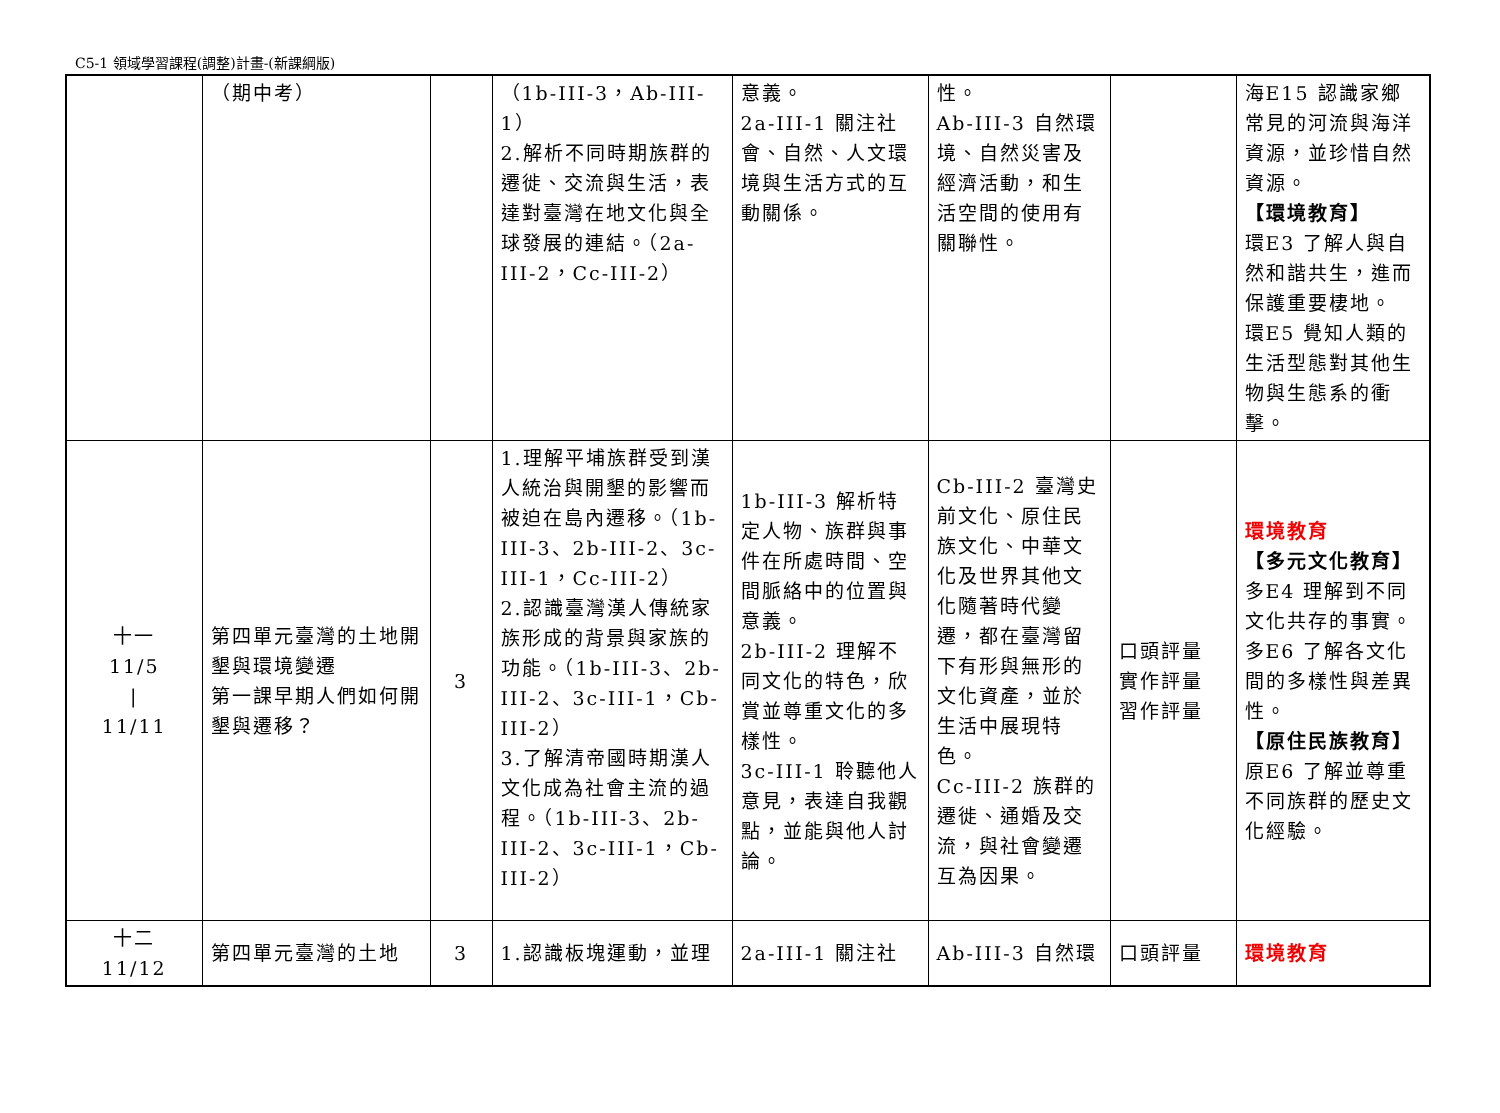C5-1 領域學習課程(調整)計畫-(新課綱版)
| | （期中考） | | （1b-III-3，Ab-III-1） 2.解析不同時期族群的遷徙、交流與生活，表達對臺灣在地文化與全球發展的連結。（2a-III-2，Cc-III-2） | 意義。 2a-III-1 關注社會、自然、人文環境與生活方式的互動關係。 | 性。 Ab-III-3 自然環境、自然災害及經濟活動，和生活空間的使用有關聯性。 | | 海E15 認識家鄉常見的河流與海洋資源，並珍惜自然資源。 【環境教育】 環E3 了解人與自然和諧共生，進而保護重要棲地。 環E5 覺知人類的生活型態對其他生物與生態系的衝擊。 |
| 十一 11/5 / 11/11 | 第四單元臺灣的土地開墾與環境變遷 第一課早期人們如何開墾與遷移？ | 3 | 1.理解平埔族群受到漢人統治與開墾的影響而被迫在島內遷移。（1b-III-3、2b-III-2、3c-III-1，Cc-III-2） 2.認識臺灣漢人傳統家族形成的背景與家族的功能。（1b-III-3、2b-III-2、3c-III-1，Cb-III-2） 3.了解清帝國時期漢人文化成為社會主流的過程。（1b-III-3、2b-III-2、3c-III-1，Cb-III-2） | 1b-III-3 解析特定人物、族群與事件在所處時間、空間脈絡中的位置與意義。 2b-III-2 理解不同文化的特色，欣賞並尊重文化的多樣性。 3c-III-1 聆聽他人意見，表達自我觀點，並能與他人討論。 | Cb-III-2 臺灣史前文化、原住民族文化、中華文化及世界其他文化隨著時代變遷，都在臺灣留下有形與無形的文化資產，並於生活中展現特色。 Cc-III-2 族群的遷徙、通婚及交流，與社會變遷互為因果。 | 口頭評量 實作評量 習作評量 | 環境教育 【多元文化教育】 多E4 理解到不同文化共存的事實。 多E6 了解各文化間的多樣性與差異性。 【原住民族教育】 原E6 了解並尊重不同族群的歷史文化經驗。 |
| 十二 11/12 | 第四單元臺灣的土地 | 3 | 1.認識板塊運動，並理 | 2a-III-1 關注社 | Ab-III-3 自然環 | 口頭評量 | 環境教育 |